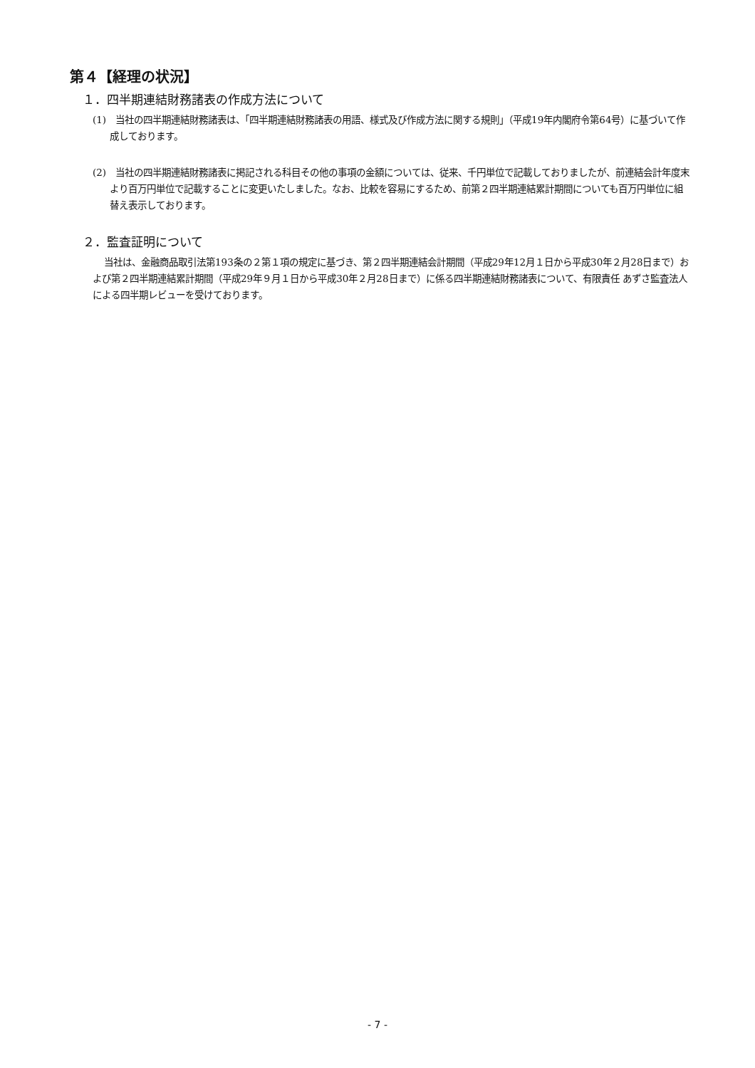第４【経理の状況】
１．四半期連結財務諸表の作成方法について
(1)　当社の四半期連結財務諸表は、「四半期連結財務諸表の用語、様式及び作成方法に関する規則」（平成19年内閣府令第64号）に基づいて作成しております。
(2)　当社の四半期連結財務諸表に掲記される科目その他の事項の金額については、従来、千円単位で記載しておりましたが、前連結会計年度末より百万円単位で記載することに変更いたしました。なお、比較を容易にするため、前第２四半期連結累計期間についても百万円単位に組替え表示しております。
２．監査証明について
当社は、金融商品取引法第193条の２第１項の規定に基づき、第２四半期連結会計期間（平成29年12月１日から平成30年２月28日まで）および第２四半期連結累計期間（平成29年９月１日から平成30年２月28日まで）に係る四半期連結財務諸表について、有限責任 あずさ監査法人による四半期レビューを受けております。
- 7 -